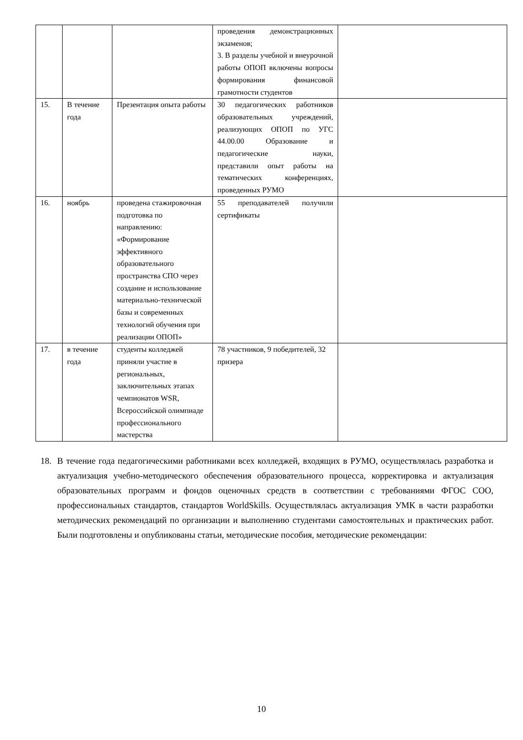| | | | проведения демонстрационных экзаменов; 3. В разделы учебной и внеурочной работы ОПОП включены вопросы формирования финансовой грамотности студентов | |
| 15. | В течение года | Презентация опыта работы | 30 педагогических работников образовательных учреждений, реализующих ОПОП по УГС 44.00.00 Образование и педагогические науки, представили опыт работы на тематических конференциях, проведенных РУМО | |
| 16. | ноябрь | проведена стажировочная подготовка по направлению: «Формирование эффективного образовательного пространства СПО через создание и использование материально-технической базы и современных технологий обучения при реализации ОПОП» | 55 преподавателей получили сертификаты | |
| 17. | в течение года | студенты колледжей приняли участие в региональных, заключительных этапах чемпионатов WSR, Всероссийской олимпиаде профессионального мастерства | 78 участников, 9 победителей, 32 призера | |
18. В течение года педагогическими работниками всех колледжей, входящих в РУМО, осуществлялась разработка и актуализация учебно-методического обеспечения образовательного процесса, корректировка и актуализация образовательных программ и фондов оценочных средств в соответствии с требованиями ФГОС СОО, профессиональных стандартов, стандартов WorldSkills. Осуществлялась актуализация УМК в части разработки методических рекомендаций по организации и выполнению студентами самостоятельных и практических работ. Были подготовлены и опубликованы статьи, методические пособия, методические рекомендации:
10